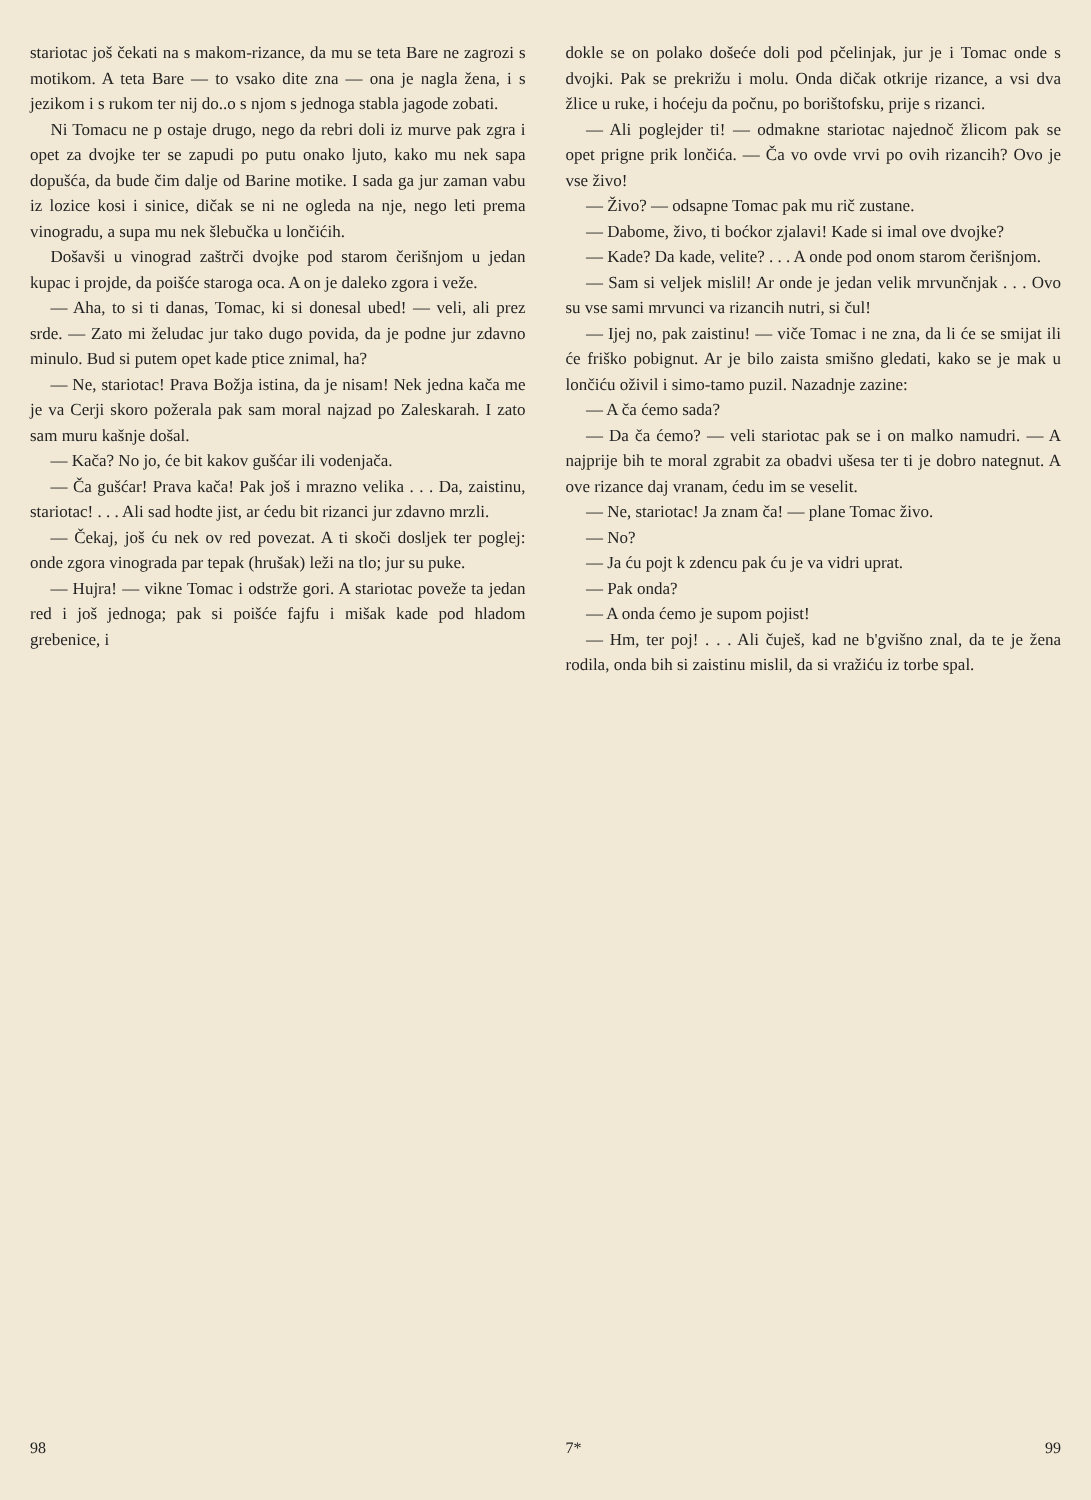stariotac još čekati na s makom-rizance, da mu se teta Bare ne zagrozi s motikom. A teta Bare — to vsako dite zna — ona je nagla žena, i s jezikom i s rukom ter nij do..o s njom s jednoga stabla jagode zobati.
Ni Tomacu ne p ostaje drugo, nego da rebri doli iz murve pak zgra i opet za dvojke ter se zapudi po putu onako ljuto, kako mu nek sapa dopušća, da bude čim dalje od Barine motike. I sada ga jur zaman vabu iz lozice kosi i sinice, dičak se ni ne ogleda na nje, nego leti prema vinogradu, a supa mu nek šlebučka u lončićih.
Došavši u vinograd zaštrči dvojke pod starom čerišnjom u jedan kupac i projde, da poišće staroga oca. A on je daleko zgora i veže.
— Aha, to si ti danas, Tomac, ki si donesal ubed! — veli, ali prez srde. — Zato mi želudac jur tako dugo povida, da je podne jur zdavno minulo. Bud si putem opet kade ptice znimal, ha?
— Ne, stariotac! Prava Božja istina, da je nisam! Nek jedna kača me je va Cerji skoro požerala pak sam moral najzad po Zaleskarah. I zato sam muru kašnje došal.
— Kača? No jo, će bit kakov gušćar ili vodenjača.
— Ča gušćar! Prava kača! Pak još i mrazno velika . . . Da, zaistinu, stariotac! . . . Ali sad hodte jist, ar ćedu bit rizanci jur zdavno mrzli.
— Čekaj, još ću nek ov red povezat. A ti skoči dosljek ter poglej: onde zgora vinograda par tepak (hrušak) leži na tlo; jur su puke.
— Hujra! — vikne Tomac i odstrže gori. A stariotac poveže ta jedan red i još jednoga; pak si poišće fajfu i mišak kade pod hladom grebenice, i
98
dokle se on polako došeće doli pod pčelinjak, jur je i Tomac onde s dvojki. Pak se prekrižu i molu. Onda dičak otkrije rizance, a vsi dva žlice u ruke, i hoćeju da počnu, po borištofsku, prije s rizanci.
— Ali poglejder ti! — odmakne stariotac najednoč žlicom pak se opet prigne prik lončića. — Ča vo ovde vrvi po ovih rizancih? Ovo je vse živo!
— Živo? — odsapne Tomac pak mu rič zustane.
— Dabome, živo, ti boćkor zjalavi! Kade si imal ove dvojke?
— Kade? Da kade, velite? . . . A onde pod onom starom čerišnjom.
— Sam si veljek mislil! Ar onde je jedan velik mrvunčnjak . . . Ovo su vse sami mrvunci va rizancih nutri, si čul!
— Ijej no, pak zaistinu! — viče Tomac i ne zna, da li će se smijat ili će friško pobignut. Ar je bilo zaista smišno gledati, kako se je mak u lončiću oživil i simo-tamo puzil. Nazadnje zazine:
— A ča ćemo sada?
— Da ča ćemo? — veli stariotac pak se i on malko namudri. — A najprije bih te moral zgrabit za obadvi ušesa ter ti je dobro nategnut. A ove rizance daj vranam, ćedu im se veselit.
— Ne, stariotac! Ja znam ča! — plane Tomac živo.
— No?
— Ja ću pojt k zdencu pak ću je va vidri uprat.
— Pak onda?
— A onda ćemo je supom pojist!
— Hm, ter poj! . . . Ali čuješ, kad ne b'gvišno znal, da te je žena rodila, onda bih si zaistinu mislil, da si vražiću iz torbe spal.
7* 99